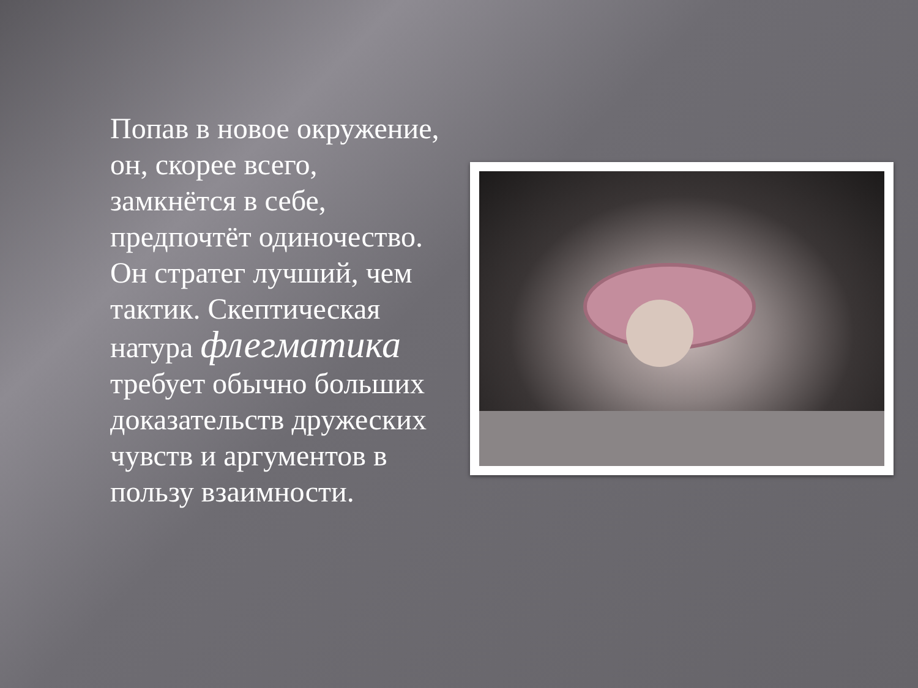Попав в новое окружение, он, скорее всего, замкнётся в себе, предпочтёт одиночество. Он стратег лучший, чем тактик. Скептическая натура флегматика требует обычно больших доказательств дружеских чувств и аргументов в пользу взаимности.